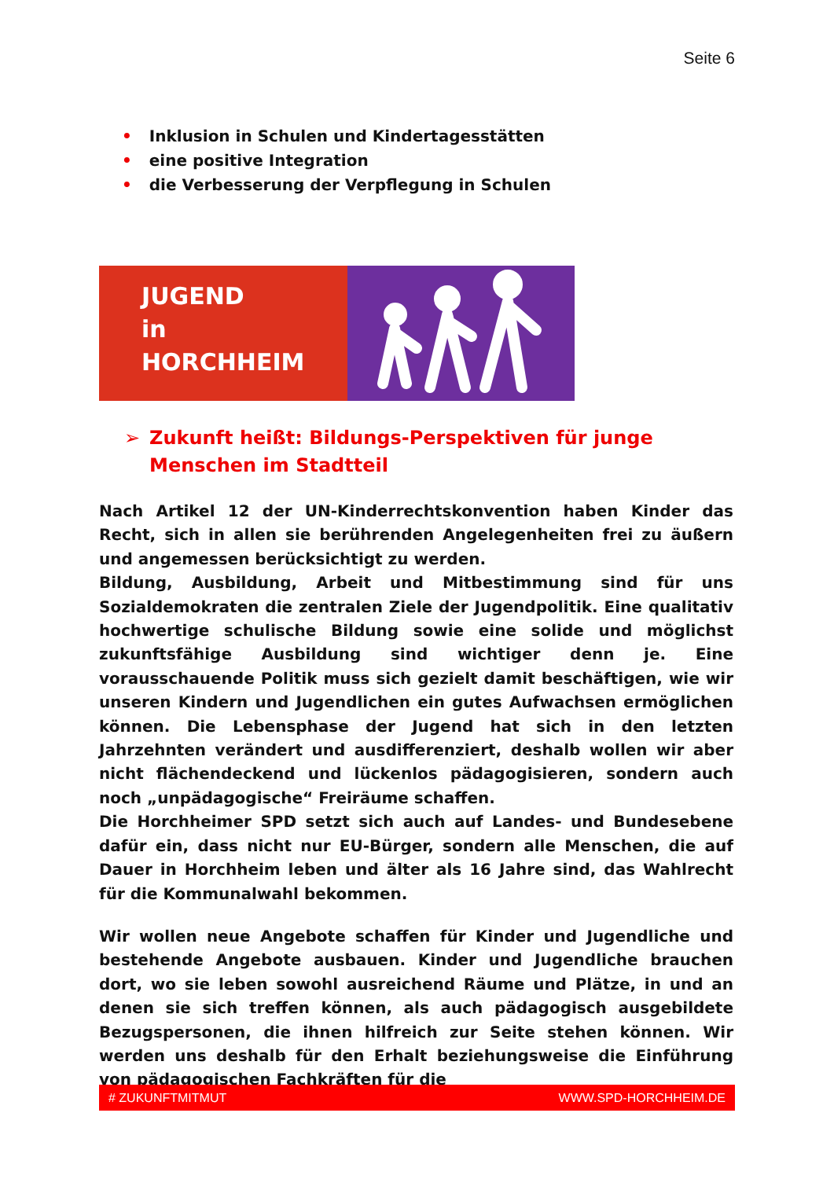Seite 6
• Inklusion in Schulen und Kindertagesstätten
• eine positive Integration
• die Verbesserung der Verpflegung in Schulen
JUGEND
in
HORCHHEIM
➢ Zukunft heißt: Bildungs-Perspektiven für junge Menschen im Stadtteil
Nach Artikel 12 der UN-Kinderrechtskonvention haben Kinder das Recht, sich in allen sie berührenden Angelegenheiten frei zu äußern und angemessen berücksichtigt zu werden.
Bildung, Ausbildung, Arbeit und Mitbestimmung sind für uns Sozialdemokraten die zentralen Ziele der Jugendpolitik. Eine qualitativ hochwertige schulische Bildung sowie eine solide und möglichst zukunftsfähige Ausbildung sind wichtiger denn je. Eine vorausschauende Politik muss sich gezielt damit beschäftigen, wie wir unseren Kindern und Jugendlichen ein gutes Aufwachsen ermöglichen können. Die Lebensphase der Jugend hat sich in den letzten Jahrzehnten verändert und ausdifferenziert, deshalb wollen wir aber nicht flächendeckend und lückenlos pädagogisieren, sondern auch noch „unpädagogische“ Freiräume schaffen.
Die Horchheimer SPD setzt sich auch auf Landes- und Bundesebene dafür ein, dass nicht nur EU-Bürger, sondern alle Menschen, die auf Dauer in Horchheim leben und älter als 16 Jahre sind, das Wahlrecht für die Kommunalwahl bekommen.
Wir wollen neue Angebote schaffen für Kinder und Jugendliche und bestehende Angebote ausbauen. Kinder und Jugendliche brauchen dort, wo sie leben sowohl ausreichend Räume und Plätze, in und an denen sie sich treffen können, als auch pädagogisch ausgebildete Bezugspersonen, die ihnen hilfreich zur Seite stehen können. Wir werden uns deshalb für den Erhalt beziehungsweise die Einführung von pädagogischen Fachkräften für die
# ZUKUNFTMITMUT WWW.SPD-HORCHHEIM.DE